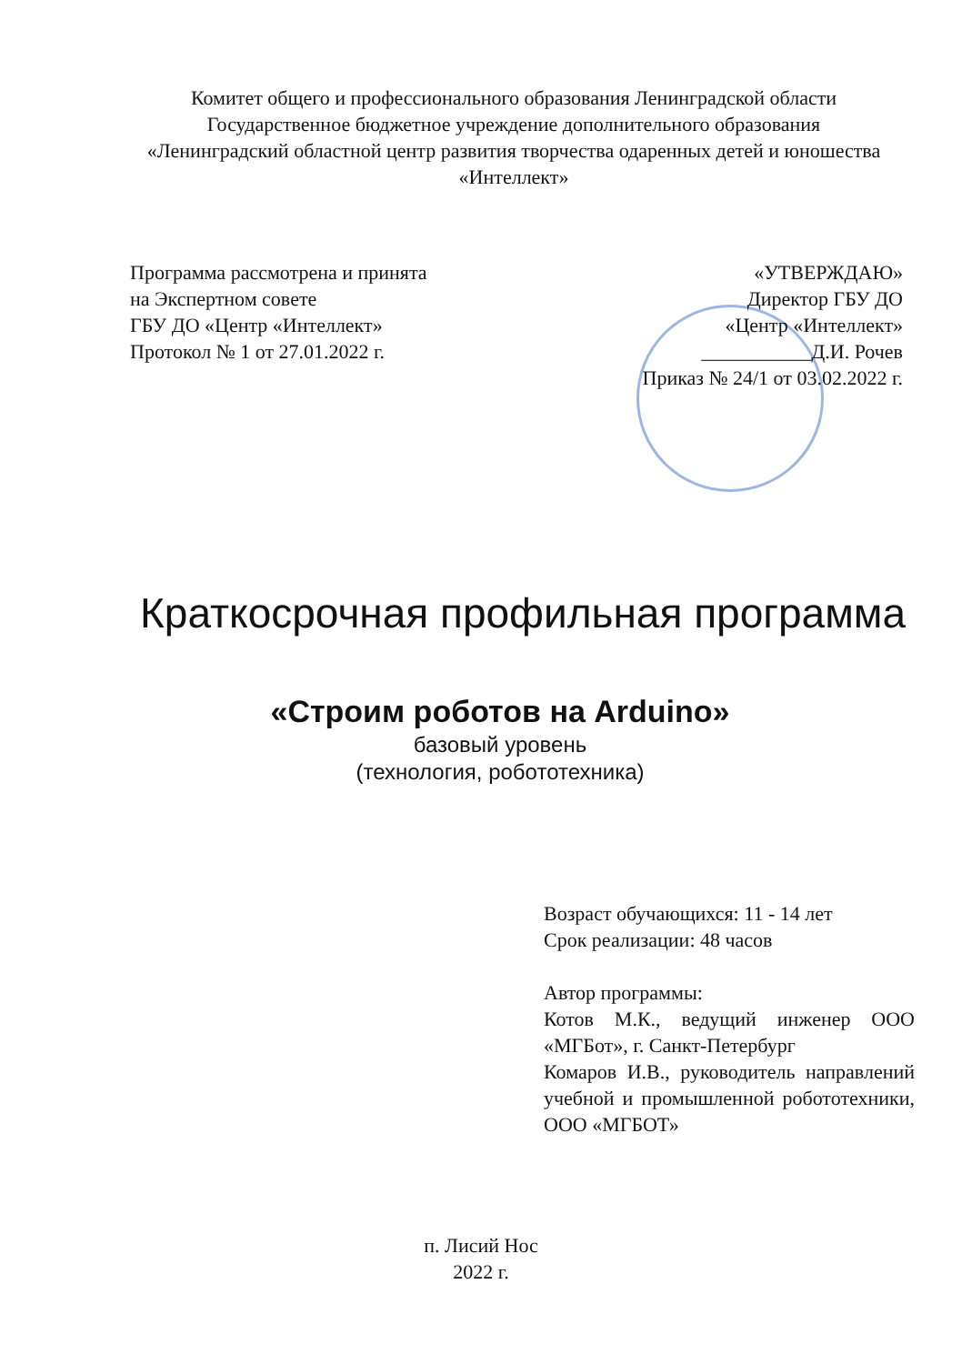Комитет общего и профессионального образования Ленинградской области
Государственное бюджетное учреждение дополнительного образования
«Ленинградский областной центр развития творчества одаренных детей и юношества «Интеллект»
Программа рассмотрена и принята
на Экспертном совете
ГБУ ДО «Центр «Интеллект»
Протокол № 1 от 27.01.2022 г.
«УТВЕРЖДАЮ»
Директор ГБУ ДО
«Центр «Интеллект»
___________Д.И. Рочев
Приказ № 24/1 от 03.02.2022 г.
Краткосрочная профильная программа
«Строим роботов на Arduino»
базовый уровень
(технология, робототехника)
Возраст обучающихся: 11 - 14 лет
Срок реализации: 48 часов
Автор программы:
Котов М.К., ведущий инженер ООО «МГБот», г. Санкт-Петербург
Комаров И.В., руководитель направлений учебной и промышленной робототехники, ООО «МГБОТ»
п. Лисий Нос
2022 г.